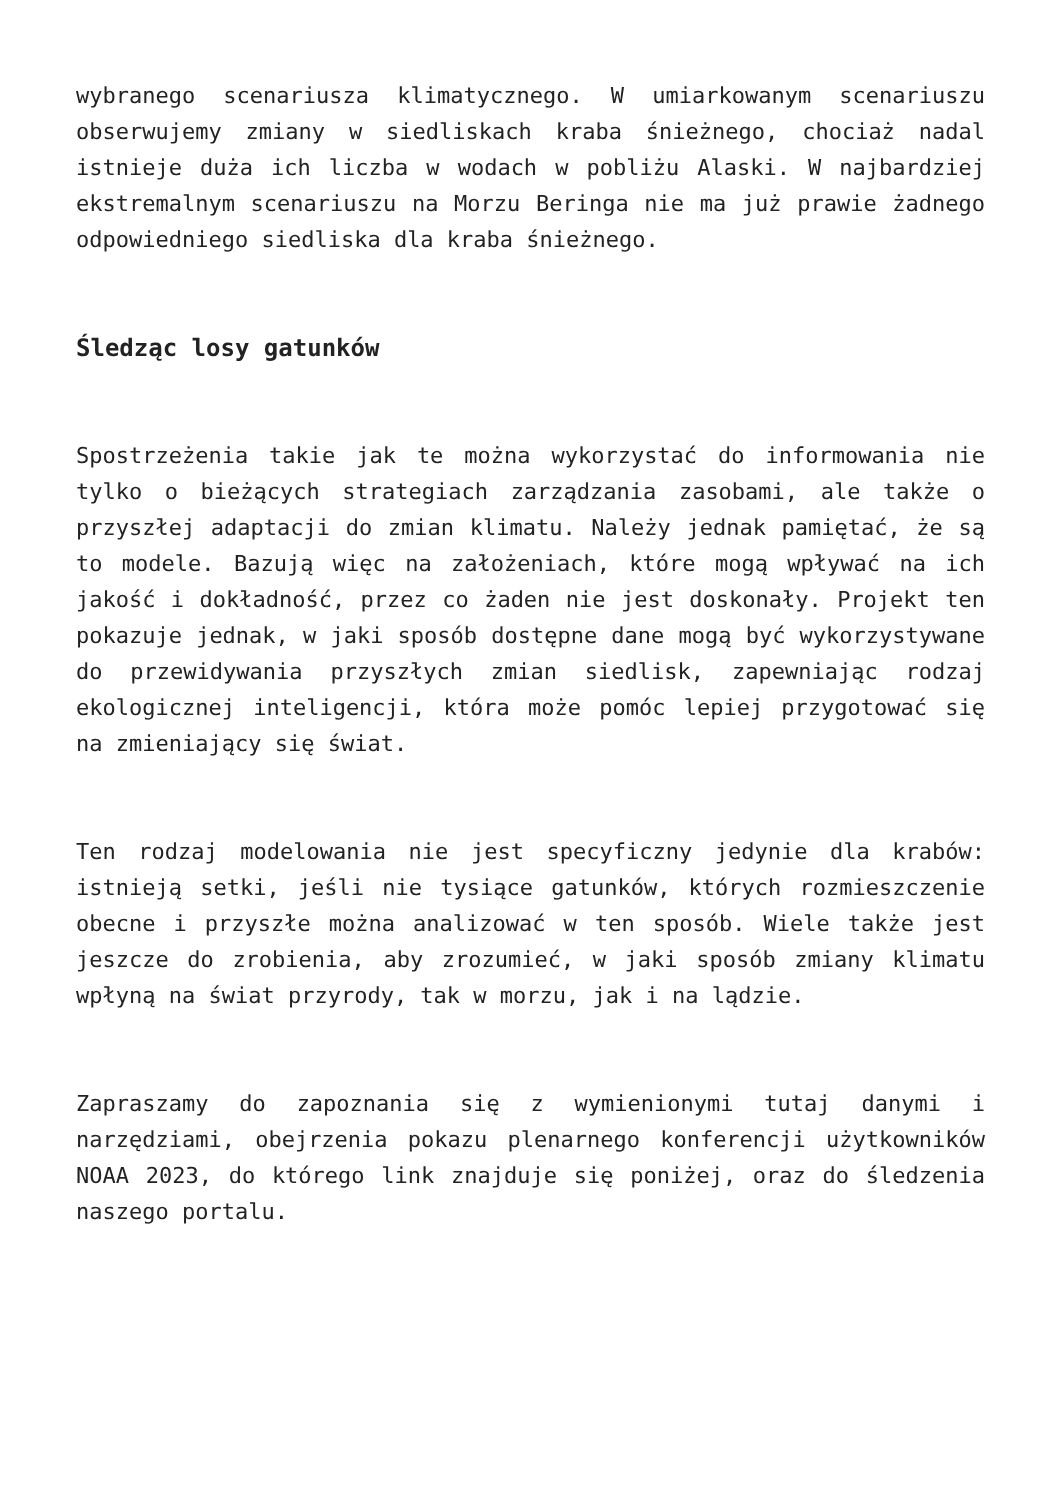wybranego scenariusza klimatycznego. W umiarkowanym scenariuszu obserwujemy zmiany w siedliskach kraba śnieżnego, chociaż nadal istnieje duża ich liczba w wodach w pobliżu Alaski. W najbardziej ekstremalnym scenariuszu na Morzu Beringa nie ma już prawie żadnego odpowiedniego siedliska dla kraba śnieżnego.
Śledząc losy gatunków
Spostrzeżenia takie jak te można wykorzystać do informowania nie tylko o bieżących strategiach zarządzania zasobami, ale także o przyszłej adaptacji do zmian klimatu. Należy jednak pamiętać, że są to modele. Bazują więc na założeniach, które mogą wpływać na ich jakość i dokładność, przez co żaden nie jest doskonały. Projekt ten pokazuje jednak, w jaki sposób dostępne dane mogą być wykorzystywane do przewidywania przyszłych zmian siedlisk, zapewniając rodzaj ekologicznej inteligencji, która może pomóc lepiej przygotować się na zmieniający się świat.
Ten rodzaj modelowania nie jest specyficzny jedynie dla krabów: istnieją setki, jeśli nie tysiące gatunków, których rozmieszczenie obecne i przyszłe można analizować w ten sposób. Wiele także jest jeszcze do zrobienia, aby zrozumieć, w jaki sposób zmiany klimatu wpłyną na świat przyrody, tak w morzu, jak i na lądzie.
Zapraszamy do zapoznania się z wymienionymi tutaj danymi i narzędziami, obejrzenia pokazu plenarnego konferencji użytkowników NOAA 2023, do którego link znajduje się poniżej, oraz do śledzenia naszego portalu.